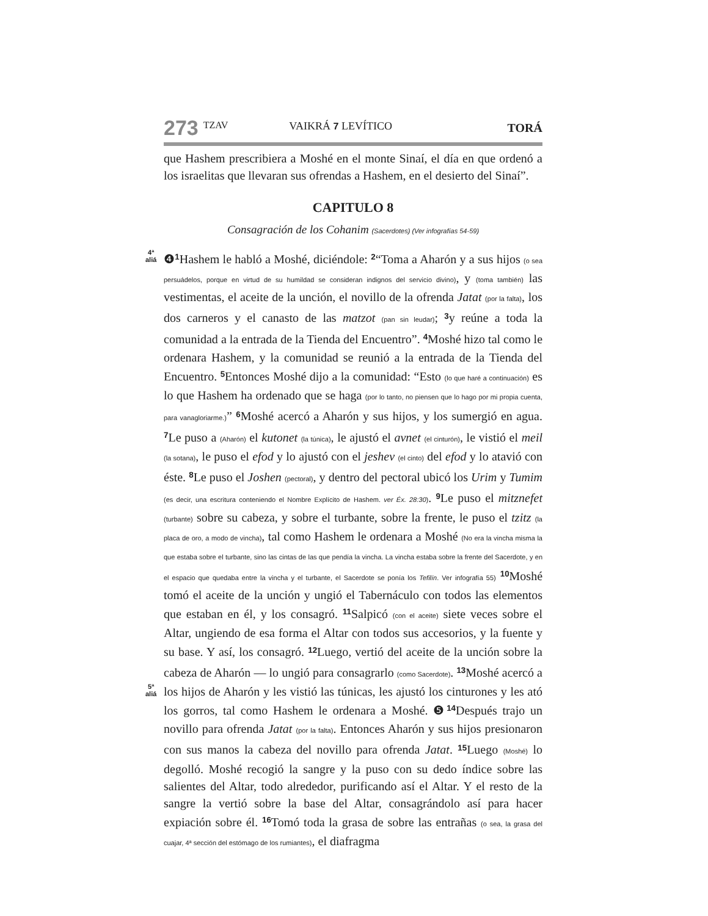273 TZAV VAIKRÁ 7 LEVÍTICO TORÁ
que Hashem prescribiera a Moshé en el monte Sinaí, el día en que ordenó a los israelitas que llevaran sus ofrendas a Hashem, en el desierto del Sinaí”.
CAPITULO 8
Consagración de los Cohanim (Sacerdotes) (Ver infografías 54-59)
4ª
aliá ❹<sup>1</sup> Hashem le habló a Moshé, diciéndole: <sup>2</sup>“Toma a Aharón y a sus hijos (o sea persuádelos, porque en virtud de su humildad se consideran indignos del servicio divino), y (toma también) las vestimentas, el aceite de la unción, el novillo de la ofrenda Jatat (por la falta), los dos carneros y el canasto de las matzot (pan sin leudar); <sup>3</sup>y reúne a toda la comunidad a la entrada de la Tienda del Encuentro”. <sup>4</sup> Moshé hizo tal como le ordenara Hashem, y la comunidad se reunió a la entrada de la Tienda del Encuentro. <sup>5</sup> Entonces Moshé dijo a la comunidad: “Esto (lo que haré a continuación) es lo que Hashem ha ordenado que se haga (por lo tanto, no piensen que lo hago por mi propia cuenta, para vanagloriarme.)” <sup>6</sup> Moshé acercó a Aharón y sus hijos, y los sumergió en agua. <sup>7</sup> Le puso a (Aharón) el kutonet (la túnica), le ajustó el avnet (el cinturón), le vistió el meil (la sotana), le puso el efod y lo ajustó con el jeshev (el cinto) del efod y lo atavió con éste. <sup>8</sup> Le puso el Joshen (pectoral), y dentro del pectoral ubicó los Urim y Tumim (es decir, una escritura conteniendo el Nombre Explícito de Hashem. ver Éx. 28:30). <sup>9</sup> Le puso el mitznefet (turbante) sobre su cabeza, y sobre el turbante, sobre la frente, le puso el tzitz (la placa de oro, a modo de vincha), tal como Hashem le ordenara a Moshé (No era la vincha misma la que estaba sobre el turbante, sino las cintas de las que pendía la vincha. La vincha estaba sobre la frente del Sacerdote, y en el espacio que quedaba entre la vincha y el turbante, el Sacerdote se ponía los Tefilín. Ver infografía 55) <sup>10</sup> Moshé tomó el aceite de la unción y ungió el Tabernáculo con todos las elementos que estaban en él, y los consagró. <sup>11</sup> Salpicó (con el aceite) siete veces sobre el Altar, ungiendo de esa forma el Altar con todos sus accesorios, y la fuente y su base. Y así, los consagró. <sup>12</sup> Luego, vertió del aceite de la unción sobre la cabeza de Aharón — lo ungió para consagrarlo (como Sacerdote). <sup>13</sup> Moshé acercó a los hijos de Aharón y les vistió las túnicas, les ajustó los cinturones y les 5ª
aliá ató los gorros, tal como Hashem le ordenara a Moshé. ❺<sup>14</sup> Después trajo un novillo para ofrenda Jatat (por la falta). Entonces Aharón y sus hijos presionaron con sus manos la cabeza del novillo para ofrenda Jatat. <sup>15</sup> Luego (Moshé) lo degolló. Moshé recogió la sangre y la puso con su dedo índice sobre las salientes del Altar, todo alrededor, purificando así el Altar. Y el resto de la sangre la vertió sobre la base del Altar, consagrándolo así para hacer expiación sobre él. <sup>16</sup> Tomó toda la grasa de sobre las entrañas (o sea, la grasa del cuajar, 4ª sección del estómago de los rumiantes), el diafragma